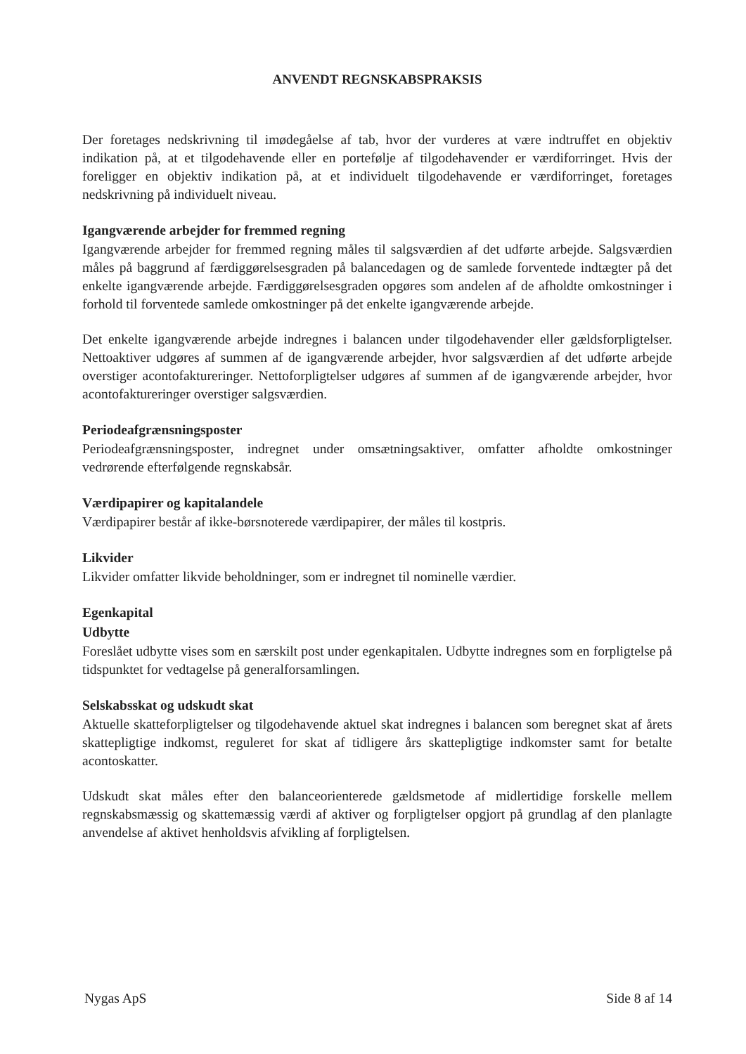ANVENDT REGNSKABSPRAKSIS
Der foretages nedskrivning til imødegåelse af tab, hvor der vurderes at være indtruffet en objektiv indikation på, at et tilgodehavende eller en portefølje af tilgodehavender er værdiforringet. Hvis der foreligger en objektiv indikation på, at et individuelt tilgodehavende er værdiforringet, foretages nedskrivning på individuelt niveau.
Igangværende arbejder for fremmed regning
Igangværende arbejder for fremmed regning måles til salgsværdien af det udførte arbejde. Salgsværdien måles på baggrund af færdiggørelsesgraden på balancedagen og de samlede forventede indtægter på det enkelte igangværende arbejde. Færdiggørelsesgraden opgøres som andelen af de afholdte omkostninger i forhold til forventede samlede omkostninger på det enkelte igangværende arbejde.
Det enkelte igangværende arbejde indregnes i balancen under tilgodehavender eller gældsforpligtelser. Nettoaktiver udgøres af summen af de igangværende arbejder, hvor salgsværdien af det udførte arbejde overstiger acontofaktureringer. Nettoforpligtelser udgøres af summen af de igangværende arbejder, hvor acontofaktureringer overstiger salgsværdien.
Periodeafgrænsningsposter
Periodeafgrænsningsposter, indregnet under omsætningsaktiver, omfatter afholdte omkostninger vedrørende efterfølgende regnskabsår.
Værdipapirer og kapitalandele
Værdipapirer består af ikke-børsnoterede værdipapirer, der måles til kostpris.
Likvider
Likvider omfatter likvide beholdninger, som er indregnet til nominelle værdier.
Egenkapital
Udbytte
Foreslået udbytte vises som en særskilt post under egenkapitalen. Udbytte indregnes som en forpligtelse på tidspunktet for vedtagelse på generalforsamlingen.
Selskabsskat og udskudt skat
Aktuelle skatteforpligtelser og tilgodehavende aktuel skat indregnes i balancen som beregnet skat af årets skattepligtige indkomst, reguleret for skat af tidligere års skattepligtige indkomster samt for betalte acontoskatter.
Udskudt skat måles efter den balanceorienterede gældsmetode af midlertidige forskelle mellem regnskabsmæssig og skattemæssig værdi af aktiver og forpligtelser opgjort på grundlag af den planlagte anvendelse af aktivet henholdsvis afvikling af forpligtelsen.
Nygas ApS Side 8 af 14